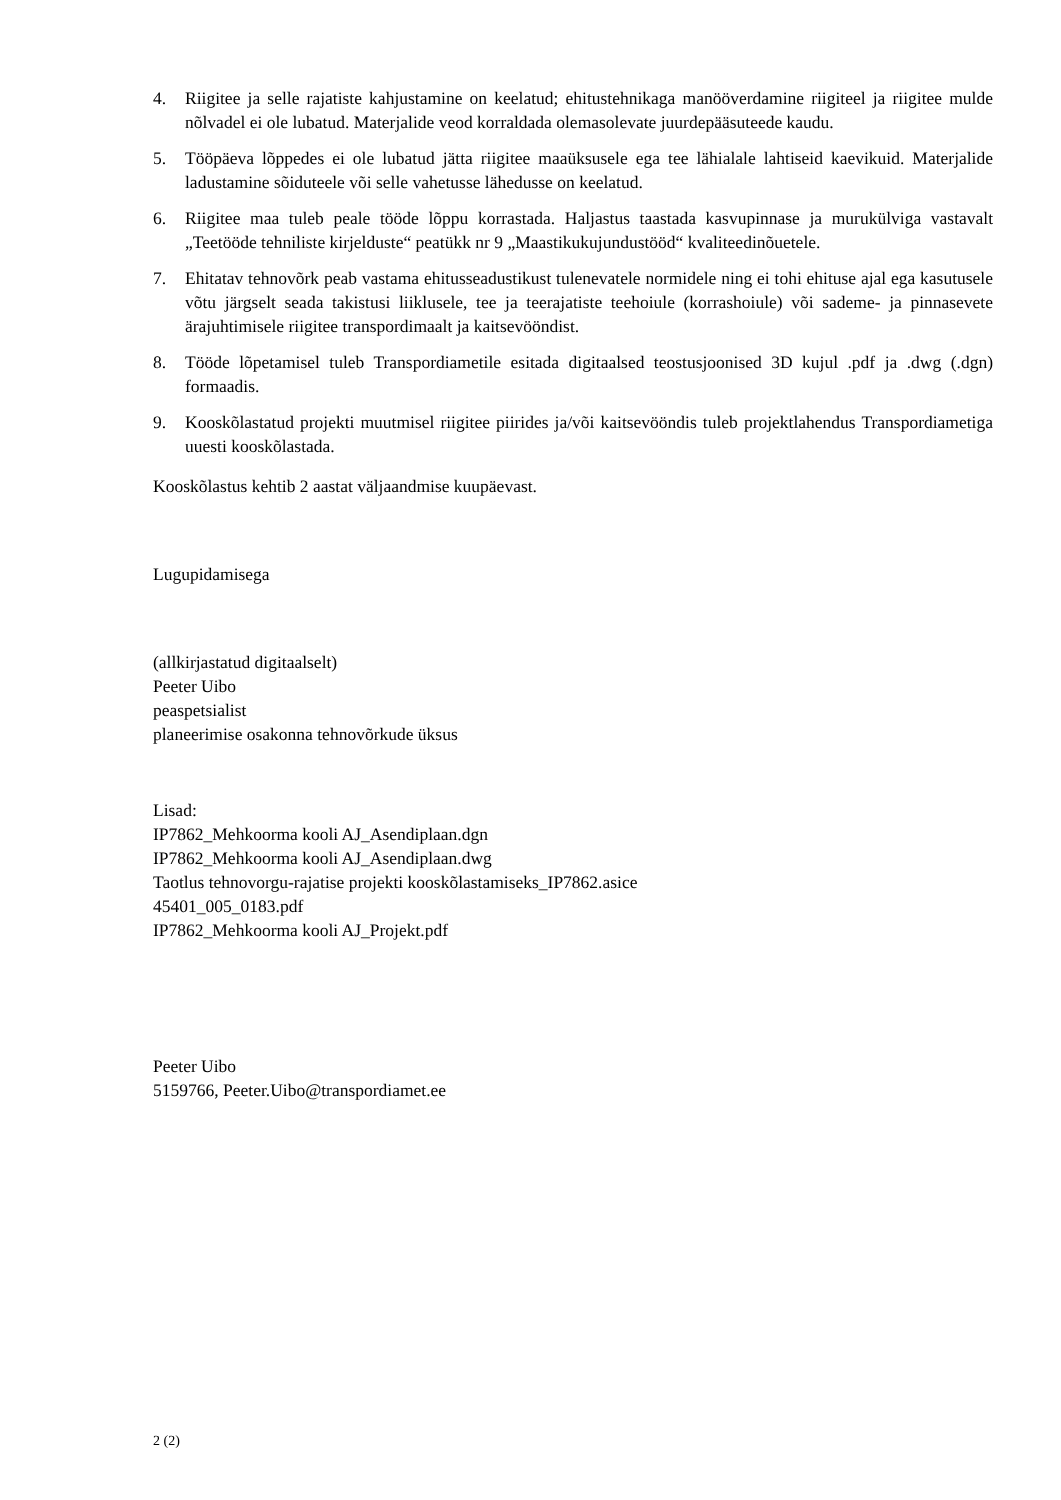4. Riigitee ja selle rajatiste kahjustamine on keelatud; ehitustehnikaga manööverdamine riigiteel ja riigitee mulde nõlvadel ei ole lubatud. Materjalide veod korraldada olemasolevate juurdepääsuteede kaudu.
5. Tööpäeva lõppedes ei ole lubatud jätta riigitee maaüksusele ega tee lähialale lahtiseid kaevikuid. Materjalide ladustamine sõiduteele või selle vahetusse lähedusse on keelatud.
6. Riigitee maa tuleb peale tööde lõppu korrastada. Haljastus taastada kasvupinnase ja murukülviga vastavalt „Teetööde tehniliste kirjelduste“ peatükk nr 9 „Maastikukujundustööd“ kvaliteedinõuetele.
7. Ehitatav tehnovõrk peab vastama ehitusseadustikust tulenevatele normidele ning ei tohi ehituse ajal ega kasutusele võtu järgselt seada takistusi liiklusele, tee ja teerajatiste teehoiule (korrashoiule) või sademe- ja pinnasevete ärajuhtimisele riigitee transpordimaalt ja kaitsevööndist.
8. Tööde lõpetamisel tuleb Transpordiametile esitada digitaalsed teostusjoonised 3D kujul .pdf ja .dwg (.dgn) formaadis.
9. Kooskõlastatud projekti muutmisel riigitee piirides ja/või kaitsevööndis tuleb projektlahendus Transpordiametiga uuesti kooskõlastada.
Kooskõlastus kehtib 2 aastat väljaandmise kuupäevast.
Lugupidamisega
(allkirjastatud digitaalselt)
Peeter Uibo
peaspetsialist
planeerimise osakonna tehnovõrkude üksus
Lisad:
IP7862_Mehkoorma kooli AJ_Asendiplaan.dgn
IP7862_Mehkoorma kooli AJ_Asendiplaan.dwg
Taotlus tehnovorgu-rajatise projekti kooskõlastamiseks_IP7862.asice
45401_005_0183.pdf
IP7862_Mehkoorma kooli AJ_Projekt.pdf
Peeter Uibo
5159766, Peeter.Uibo@transpordiamet.ee
2 (2)